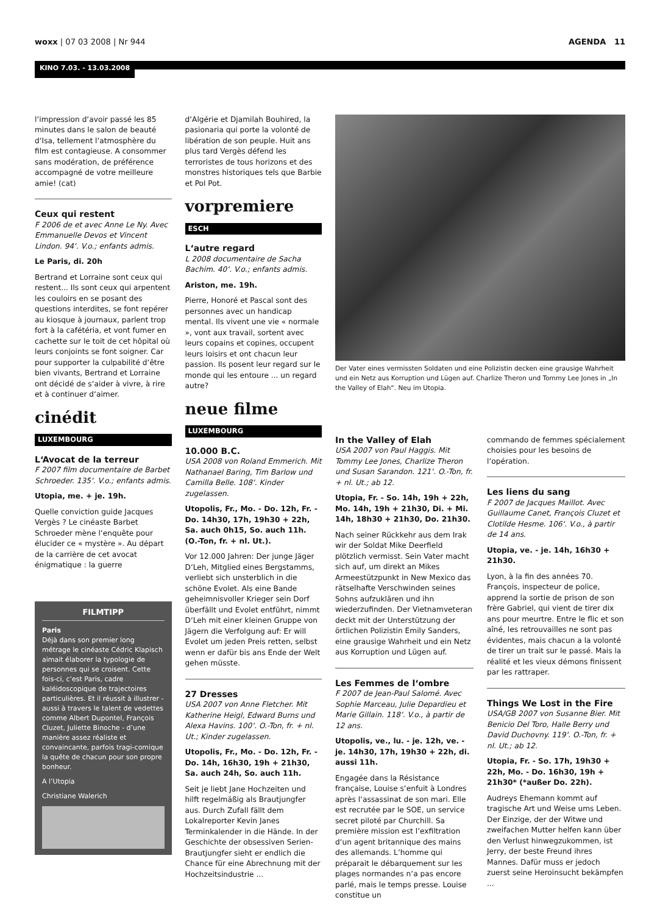woxx | 07 03 2008 | Nr 944 AGENDA 11
KINO 7.03. - 13.03.2008
l‘impression d‘avoir passé les 85 minutes dans le salon de beauté d‘Isa, tellement l‘atmosphère du film est contagieuse. A consommer sans modération, de préférence accompagné de votre meilleure amie! (cat)
Ceux qui restent
F 2006 de et avec Anne Le Ny. Avec Emmanuelle Devos et Vincent Lindon. 94‘. V.o.; enfants admis.
Le Paris, di. 20h
Bertrand et Lorraine sont ceux qui restent... Ils sont ceux qui arpentent les couloirs en se posant des questions interdites, se font repérer au kiosque à journaux, parlent trop fort à la cafétéria, et vont fumer en cachette sur le toit de cet hôpital où leurs conjoints se font soigner. Car pour supporter la culpabilité d‘être bien vivants, Bertrand et Lorraine ont décidé de s‘aider à vivre, à rire et à continuer d‘aimer.
cinédit
LUXEMBOURG
L‘Avocat de la terreur
F 2007 film documentaire de Barbet Schroeder. 135‘. V.o.; enfants admis.
Utopia, me. + je. 19h.
Quelle conviction guide Jacques Vergès ? Le cinéaste Barbet Schroeder mène l‘enquête pour élucider ce « mystère ». Au départ de la carrière de cet avocat énigmatique : la guerre
FILMTIPP
Paris
Déjà dans son premier long métrage le cinéaste Cédric Klapisch aimait élaborer la typologie de personnes qui se croisent. Cette fois-ci, c’est Paris, cadre kaléidoscopique de trajectoires particulières. Et il réussit à illustrer - aussi à travers le talent de vedettes comme Albert Dupontel, François Cluzet, Juliette Binoche - d’une manière assez réaliste et convaincante, parfois tragi-comique la quête de chacun pour son propre bonheur.
A l’Utopia
Christiane Walerich
d‘Algérie et Djamilah Bouhired, la pasionaria qui porte la volonté de libération de son peuple. Huit ans plus tard Vergès défend les terroristes de tous horizons et des monstres historiques tels que Barbie et Pol Pot.
vorpremiere
ESCH
L‘autre regard
L 2008 documentaire de Sacha Bachim. 40‘. V.o.; enfants admis.
Ariston, me. 19h.
Pierre, Honoré et Pascal sont des personnes avec un handicap mental. Ils vivent une vie « normale », vont aux travail, sortent avec leurs copains et copines, occupent leurs loisirs et ont chacun leur passion. Ils posent leur regard sur le monde qui les entoure ... un regard autre?
neue filme
LUXEMBOURG
10.000 B.C.
USA 2008 von Roland Emmerich. Mit Nathanael Baring, Tim Barlow und Camilla Belle. 108‘. Kinder zugelassen.
Utopolis, Fr., Mo. - Do. 12h, Fr. - Do. 14h30, 17h, 19h30 + 22h, Sa. auch 0h15, So. auch 11h. (O.-Ton, fr. + nl. Ut.).
Vor 12.000 Jahren: Der junge Jäger D‘Leh, Mitglied eines Bergstamms, verliebt sich unsterblich in die schöne Evolet. Als eine Bande geheimnisvoller Krieger sein Dorf überfällt und Evolet entführt, nimmt D‘Leh mit einer kleinen Gruppe von Jägern die Verfolgung auf: Er will Evolet um jeden Preis retten, selbst wenn er dafür bis ans Ende der Welt gehen müsste.
27 Dresses
USA 2007 von Anne Fletcher. Mit Katherine Heigl, Edward Burns und Alexa Havins. 100‘. O.-Ton, fr. + nl. Ut.; Kinder zugelassen.
Utopolis, Fr., Mo. - Do. 12h, Fr. - Do. 14h, 16h30, 19h + 21h30, Sa. auch 24h, So. auch 11h.
Seit je liebt Jane Hochzeiten und hilft regelmäßig als Brautjungfer aus. Durch Zufall fällt dem Lokalreporter Kevin Janes Terminkalender in die Hände. In der Geschichte der obsessiven Serien-Brautjungfer sieht er endlich die Chance für eine Abrechnung mit der Hochzeitsindustrie ...
Der Vater eines vermissten Soldaten und eine Polizistin decken eine grausige Wahrheit und ein Netz aus Korruption und Lügen auf. Charlize Theron und Tommy Lee Jones in „In the Valley of Elah“. Neu im Utopia.
In the Valley of Elah
USA 2007 von Paul Haggis. Mit Tommy Lee Jones, Charlize Theron und Susan Sarandon. 121‘. O.-Ton, fr. + nl. Ut.; ab 12.
Utopia, Fr. - So. 14h, 19h + 22h, Mo. 14h, 19h + 21h30, Di. + Mi. 14h, 18h30 + 21h30, Do. 21h30.
Nach seiner Rückkehr aus dem Irak wir der Soldat Mike Deerfield plötzlich vermisst. Sein Vater macht sich auf, um direkt an Mikes Armeestützpunkt in New Mexico das rätselhafte Verschwinden seines Sohns aufzuklären und ihn wiederzufinden. Der Vietnamveteran deckt mit der Unterstützung der örtlichen Polizistin Emily Sanders, eine grausige Wahrheit und ein Netz aus Korruption und Lügen auf.
Les Femmes de l‘ombre
F 2007 de Jean-Paul Salomé. Avec Sophie Marceau, Julie Depardieu et Marie Gillain. 118‘. V.o., à partir de 12 ans.
Utopolis, ve., lu. - je. 12h, ve. - je. 14h30, 17h, 19h30 + 22h, di. aussi 11h.
Engagée dans la Résistance française, Louise s‘enfuit à Londres après l‘assassinat de son mari. Elle est recrutée par le SOE, un service secret piloté par Churchill. Sa première mission est l‘exfiltration d‘un agent britannique des mains des allemands. L‘homme qui préparait le débarquement sur les plages normandes n‘a pas encore parlé, mais le temps presse. Louise constitue un
commando de femmes spécialement choisies pour les besoins de l‘opération.
Les liens du sang
F 2007 de Jacques Maillot. Avec Guillaume Canet, François Cluzet et Clotilde Hesme. 106‘. V.o., à partir de 14 ans.
Utopia, ve. - je. 14h, 16h30 + 21h30.
Lyon, à la fin des années 70. François, inspecteur de police, apprend la sortie de prison de son frère Gabriel, qui vient de tirer dix ans pour meurtre. Entre le flic et son aîné, les retrouvailles ne sont pas évidentes, mais chacun a la volonté de tirer un trait sur le passé. Mais la réalité et les vieux démons finissent par les rattraper.
Things We Lost in the Fire
USA/GB 2007 von Susanne Bier. Mit Benicio Del Toro, Halle Berry und David Duchovny. 119‘. O.-Ton, fr. + nl. Ut.; ab 12.
Utopia, Fr. - So. 17h, 19h30 + 22h, Mo. - Do. 16h30, 19h + 21h30* (*außer Do. 22h).
Audreys Ehemann kommt auf tragische Art und Weise ums Leben. Der Einzige, der der Witwe und zweifachen Mutter helfen kann über den Verlust hinwegzukommen, ist Jerry, der beste Freund ihres Mannes. Dafür muss er jedoch zuerst seine Heroinsucht bekämpfen ...